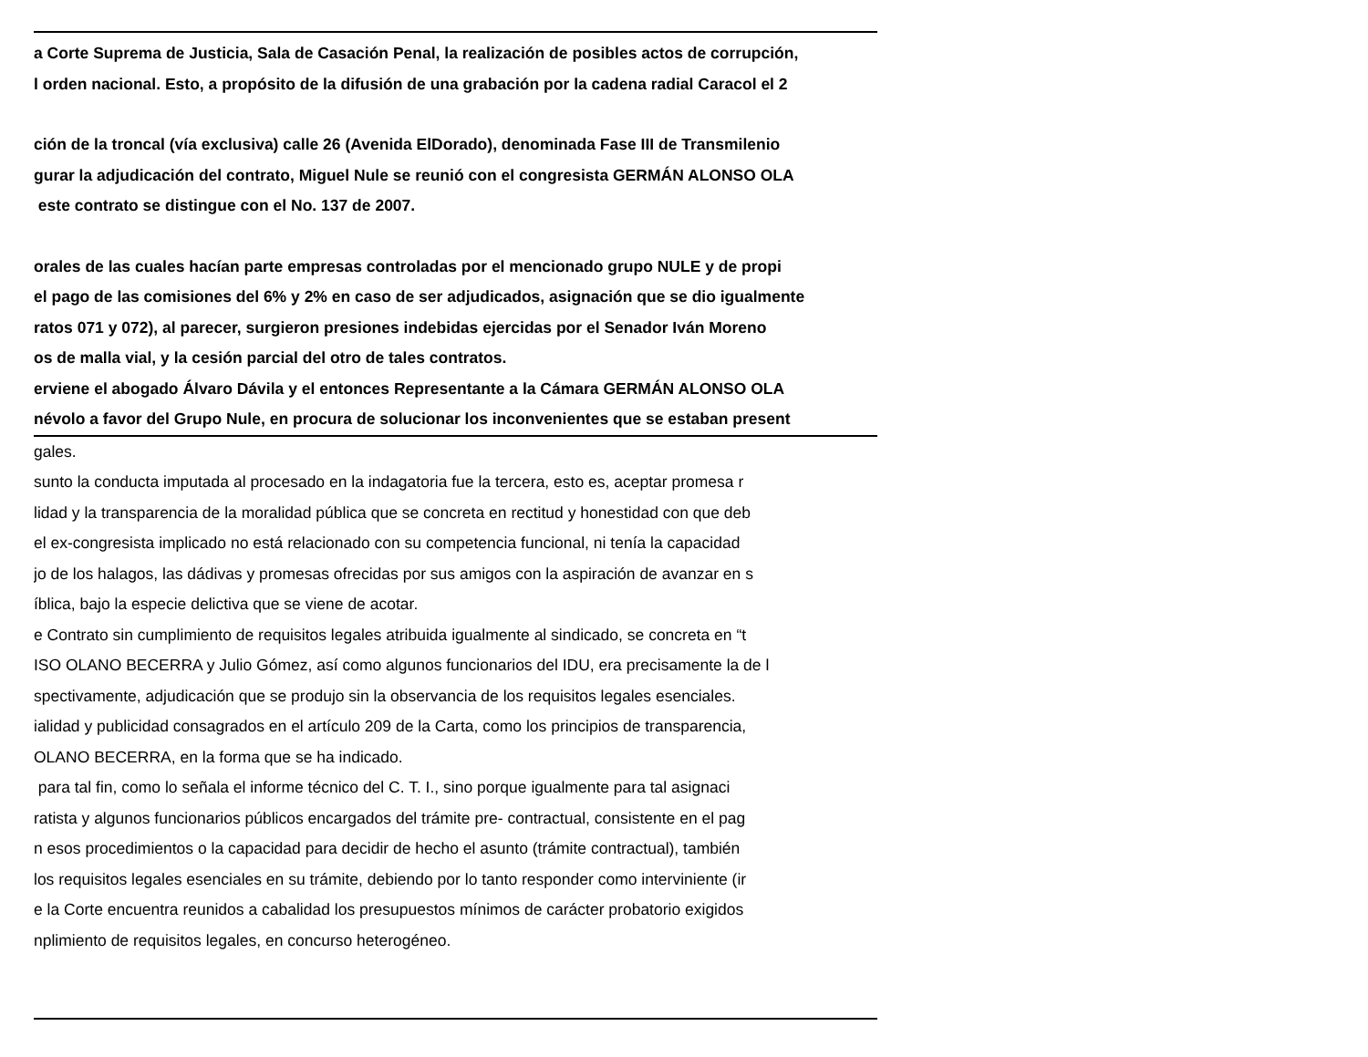a Corte Suprema de Justicia, Sala de Casación Penal, la realización de posibles actos de corrupción,
l orden nacional. Esto, a propósito de la difusión de una grabación por la cadena radial Caracol el 2
ción de la troncal (vía exclusiva) calle 26 (Avenida ElDorado), denominada Fase III de Transmilenio
gurar la adjudicación del contrato, Miguel Nule se reunió con el congresista GERMÁN ALONSO OLA
este contrato se distingue con el No. 137 de 2007.
orales de las cuales hacían parte empresas controladas por el mencionado grupo NULE y de propi
el pago de las comisiones del 6% y 2% en caso de ser adjudicados, asignación que se dio igualmente
ratos 071 y 072), al parecer, surgieron presiones indebidas ejercidas por el Senador Iván Moreno
os de malla vial, y la cesión parcial del otro de tales contratos.
erviene el abogado Álvaro Dávila y el entonces Representante a la Cámara GERMÁN ALONSO OLA
névolo a favor del Grupo Nule, en procura de solucionar los inconvenientes que se estaban present
gales.
sunto la conducta imputada al procesado en la indagatoria fue la tercera, esto es, aceptar promesa r
lidad y la transparencia de la moralidad pública que se concreta en rectitud y honestidad con que deb
el ex-congresista implicado no está relacionado con su competencia funcional, ni tenía la capacidad
jo de los halagos, las dádivas y promesas ofrecidas por sus amigos con la aspiración de avanzar en s
íblica, bajo la especie delictiva que se viene de acotar.
e Contrato sin cumplimiento de requisitos legales atribuida igualmente al sindicado, se concreta en “t
ISO OLANO BECERRA y Julio Gómez, así como algunos funcionarios del IDU, era precisamente la de l
spectivamente, adjudicación que se produjo sin la observancia de los requisitos legales esenciales.
ialidad y publicidad consagrados en el artículo 209 de la Carta, como los principios de transparencia,
OLANO BECERRA, en la forma que se ha indicado.
para tal fin, como lo señala el informe técnico del C. T. I., sino porque igualmente para tal asignaci
ratista y algunos funcionarios públicos encargados del trámite pre- contractual, consistente en el pag
n esos procedimientos o la capacidad para decidir de hecho el asunto (trámite contractual), también
los requisitos legales esenciales en su trámite, debiendo por lo tanto responder como interviniente (ir
e la Corte encuentra reunidos a cabalidad los presupuestos mínimos de carácter probatorio exigidos
nplimiento de requisitos legales, en concurso heterogéneo.